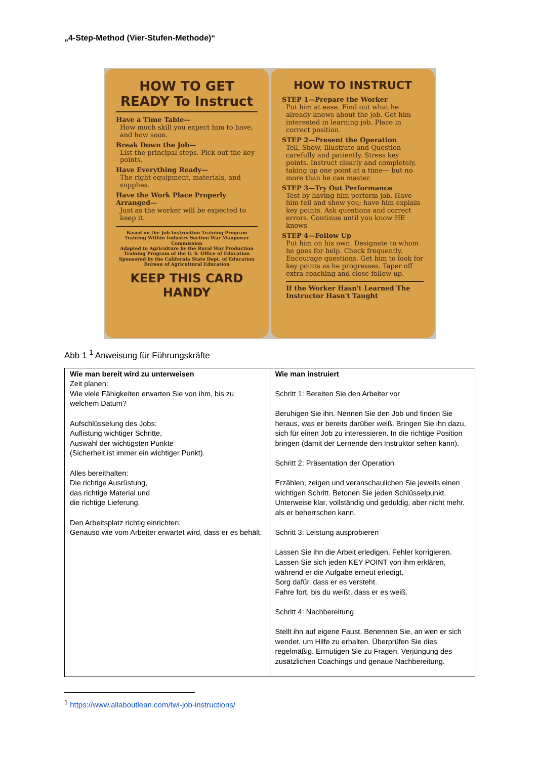„4-Step-Method (Vier-Stufen-Methode)“
HOW TO GET READY To Instruct
Have a Time Table—
How much skill you expect him to have, and how soon.
Break Down the Job—
List the principal steps. Pick out the key points.
Have Everything Ready—
The right equipment, materials, and supplies.
Have the Work Place Properly Arranged—
Just as the worker will be expected to keep it.
Based on the Job Instruction Training Program Training Within Industry Section War Manpower Commission
Adapted to Agriculture by the Rural War Production Training Program of the U. S. Office of Education
Sponsored by the California State Dept. of Education Bureau of Agricultural Education
KEEP THIS CARD HANDY
HOW TO INSTRUCT
STEP 1—Prepare the Worker
Put him at ease. Find out what he already knows about the job. Get him interested in learning job. Place in correct position.
STEP 2—Present the Operation
Tell, Show, Illustrate and Question carefully and patiently. Stress key points. Instruct clearly and completely, taking up one point at a time— but no more than he can master.
STEP 3—Try Out Performance
Test by having him perform job. Have him tell and show you; have him explain key points. Ask questions and correct errors. Continue until you know HE knows
STEP 4—Follow Up
Put him on his own. Designate to whom he goes for help. Check frequently. Encourage questions. Get him to look for key points as he progresses. Taper off extra coaching and close follow-up.
If the Worker Hasn't Learned The Instructor Hasn't Taught
Abb 1 <sup>1</sup> Anweisung für Führungskräfte
| Wie man bereit wird zu unterweisen Zeit planen: Wie viele Fähigkeiten erwarten Sie von ihm, bis zu welchem Datum? Aufschlüsselung des Jobs: Auflistung wichtiger Schritte, Auswahl der wichtigsten Punkte (Sicherheit ist immer ein wichtiger Punkt). Alles bereithalten: Die richtige Ausrüstung, das richtige Material und die richtige Lieferung. Den Arbeitsplatz richtig einrichten: Genauso wie vom Arbeiter erwartet wird, dass er es behält. | Wie man instruiert Schritt 1: Bereiten Sie den Arbeiter vor Beruhigen Sie ihn. Nennen Sie den Job und finden Sie heraus, was er bereits darüber weiß. Bringen Sie ihn dazu, sich für einen Job zu interessieren. In die richtige Position bringen (damit der Lernende den Instruktor sehen kann). Schritt 2: Präsentation der Operation Erzählen, zeigen und veranschaulichen Sie jeweils einen wichtigen Schritt. Betonen Sie jeden Schlüsselpunkt. Unterweise klar, vollständig und geduldig, aber nicht mehr, als er beherrschen kann. Schritt 3: Leistung ausprobieren Lassen Sie ihn die Arbeit erledigen, Fehler korrigieren. Lassen Sie sich jeden KEY POINT von ihm erklären, während er die Aufgabe erneut erledigt. Sorg dafür, dass er es versteht. Fahre fort, bis du weißt, dass er es weiß. Schritt 4: Nachbereitung Stellt ihn auf eigene Faust. Benennen Sie, an wen er sich wendet, um Hilfe zu erhalten. Überprüfen Sie dies regelmäßig. Ermutigen Sie zu Fragen. Verjüngung des zusätzlichen Coachings und genaue Nachbereitung. |
<sup>1</sup> https://www.allaboutlean.com/twi-job-instructions/